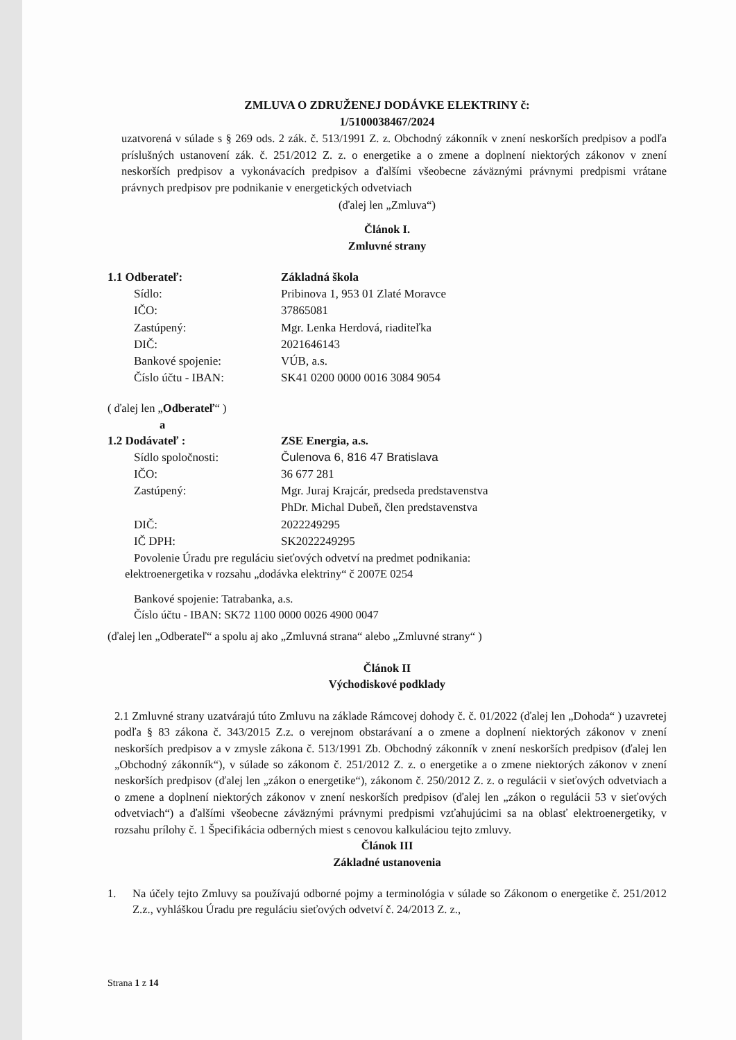ZMLUVA O ZDRUŽENEJ DODÁVKE ELEKTRINY č:
1/5100038467/2024
uzatvorená v súlade s § 269 ods. 2 zák. č. 513/1991 Z. z. Obchodný zákonník v znení neskorších predpisov a podľa príslušných ustanovení zák. č. 251/2012 Z. z. o energetike a o zmene a doplnení niektorých zákonov v znení neskorších predpisov a vykonávacích predpisov a ďalšími všeobecne záväznými právnymi predpismi vrátane právnych predpisov pre podnikanie v energetických odvetviach
(ďalej len „Zmluva“)
Článok I.
Zmluvné strany
| 1.1 Odberateľ: | Základná škola |
| Sídlo: | Pribinova 1, 953 01 Zlaté Moravce |
| IČO: | 37865081 |
| Zastúpený: | Mgr. Lenka Herdová, riaditeľka |
| DIČ: | 2021646143 |
| Bankové spojenie: | VÚB, a.s. |
| Číslo účtu - IBAN: | SK41 0200 0000 0016 3084 9054 |
( ďalej len „Odberateľ“ )
a
| 1.2 Dodávateľ : | ZSE Energia, a.s. |
| Sídlo spoločnosti: | Čulenova 6, 816 47 Bratislava |
| IČO: | 36 677 281 |
| Zastúpený: | Mgr. Juraj Krajcár, predseda predstavenstva PhDr. Michal Dubeň, člen predstavenstva |
| DIČ: | 2022249295 |
| IČ DPH: | SK2022249295 |
Povolenie Úradu pre reguláciu sieťových odvetví na predmet podnikania:
elektroenergetika v rozsahu „dodávka elektriny“ č 2007E 0254
Bankové spojenie: Tatrabanka, a.s.
Číslo účtu - IBAN: SK72 1100 0000 0026 4900 0047
(ďalej len „Odberateľ“ a spolu aj ako „Zmluvná strana“ alebo „Zmluvné strany“ )
Článok II
Východiskové podklady
2.1 Zmluvné strany uzatvárajú túto Zmluvu na základe Rámcovej dohody č. č. 01/2022 (ďalej len „Dohoda“ ) uzavretej podľa § 83 zákona č. 343/2015 Z.z. o verejnom obstarávaní a o zmene a doplnení niektorých zákonov v znení neskorších predpisov a v zmysle zákona č. 513/1991 Zb. Obchodný zákonník v znení neskorších predpisov (ďalej len „Obchodný zákonník“), v súlade so zákonom č. 251/2012 Z. z. o energetike a o zmene niektorých zákonov v znení neskorších predpisov (ďalej len „zákon o energetike“), zákonom č. 250/2012 Z. z. o regulácii v sieťových odvetviach a o zmene a doplnení niektorých zákonov v znení neskorších predpisov (ďalej len „zákon o regulácii 53 v sieťových odvetviach“) a ďalšími všeobecne záväznými právnymi predpismi vzťahujúcimi sa na oblasť elektroenergetiky, v rozsahu prílohy č. 1 Špecifikácia odberných miest s cenovou kalkuláciou tejto zmluvy.
Článok III
Základné ustanovenia
1. Na účely tejto Zmluvy sa používajú odborné pojmy a terminológia v súlade so Zákonom o energetike č. 251/2012 Z.z., vyhláškou Úradu pre reguláciu sieťových odvetví č. 24/2013 Z. z.,
Strana 1 z 14